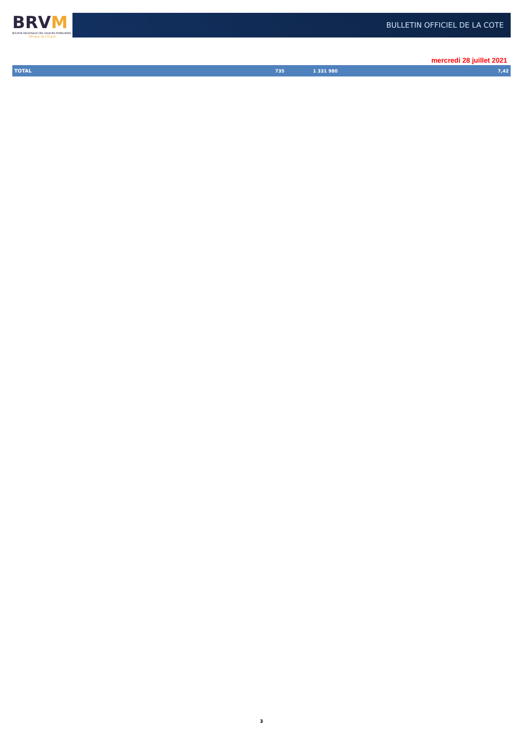BRVM
BOURSE REGIONALE DES VALEURS MOBILIERES
Afrique de l'Ouest
BULLETIN OFFICIEL DE LA COTE
mercredi 28 juillet 2021
| TOTAL | 735 | 1 331 980 | 7,42 |
3